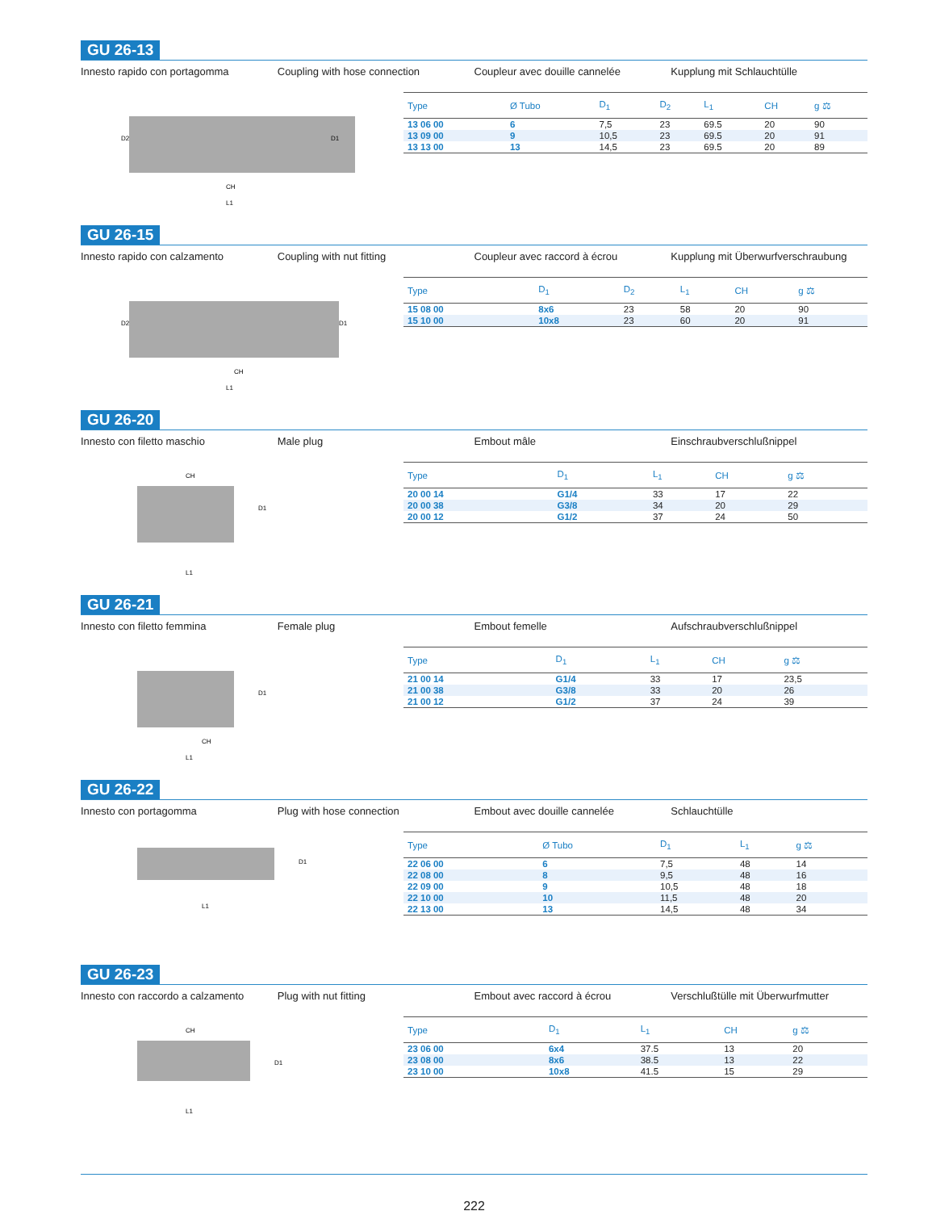GU 26-13
Innesto rapido con portagomma Coupling with hose connection Coupleur avec douille cannelée Kupplung mit Schlauchtülle
CH
L1
D2
D1
| Type | Ø Tubo | D<sub>1</sub> | D<sub>2</sub> | L<sub>1</sub> | CH | g ⚖ |
| --- | --- | --- | --- | --- | --- | --- |
| 13 06 00 | 6 | 7,5 | 23 | 69.5 | 20 | 90 |
| 13 09 00 | 9 | 10,5 | 23 | 69.5 | 20 | 91 |
| 13 13 00 | 13 | 14,5 | 23 | 69.5 | 20 | 89 |
GU 26-15
Innesto rapido con calzamento Coupling with nut fitting Coupleur avec raccord à écrou Kupplung mit Überwurfverschraubung
CH
L1
D2
D1
| Type | D<sub>1</sub> | D<sub>2</sub> | L<sub>1</sub> | CH | g ⚖ |
| --- | --- | --- | --- | --- | --- |
| 15 08 00 | 8x6 | 23 | 58 | 20 | 90 |
| 15 10 00 | 10x8 | 23 | 60 | 20 | 91 |
GU 26-20
Innesto con filetto maschio Male plug Embout mâle Einschraubverschlußnippel
CH
L1
D1
| Type | D<sub>1</sub> | L<sub>1</sub> | CH | g ⚖ |
| --- | --- | --- | --- | --- |
| 20 00 14 | G1/4 | 33 | 17 | 22 |
| 20 00 38 | G3/8 | 34 | 20 | 29 |
| 20 00 12 | G1/2 | 37 | 24 | 50 |
GU 26-21
Innesto con filetto femmina Female plug Embout femelle Aufschraubverschlußnippel
CH
L1
D1
| Type | D<sub>1</sub> | L<sub>1</sub> | CH | g ⚖ |
| --- | --- | --- | --- | --- |
| 21 00 14 | G1/4 | 33 | 17 | 23,5 |
| 21 00 38 | G3/8 | 33 | 20 | 26 |
| 21 00 12 | G1/2 | 37 | 24 | 39 |
GU 26-22
Innesto con portagomma Plug with hose connection Embout avec douille cannelée Schlauchtülle
L1
D1
| Type | Ø Tubo | D<sub>1</sub> | L<sub>1</sub> | g ⚖ |
| --- | --- | --- | --- | --- |
| 22 06 00 | 6 | 7,5 | 48 | 14 |
| 22 08 00 | 8 | 9,5 | 48 | 16 |
| 22 09 00 | 9 | 10,5 | 48 | 18 |
| 22 10 00 | 10 | 11,5 | 48 | 20 |
| 22 13 00 | 13 | 14,5 | 48 | 34 |
GU 26-23
Innesto con raccordo a calzamento
Plug with nut fitting Embout avec raccord à écrou Verschlußtülle mit Überwurfmutter
CH
L1
D1
| Type | D<sub>1</sub> | L<sub>1</sub> | CH | g ⚖ |
| --- | --- | --- | --- | --- |
| 23 06 00 | 6x4 | 37.5 | 13 | 20 |
| 23 08 00 | 8x6 | 38.5 | 13 | 22 |
| 23 10 00 | 10x8 | 41.5 | 15 | 29 |
222